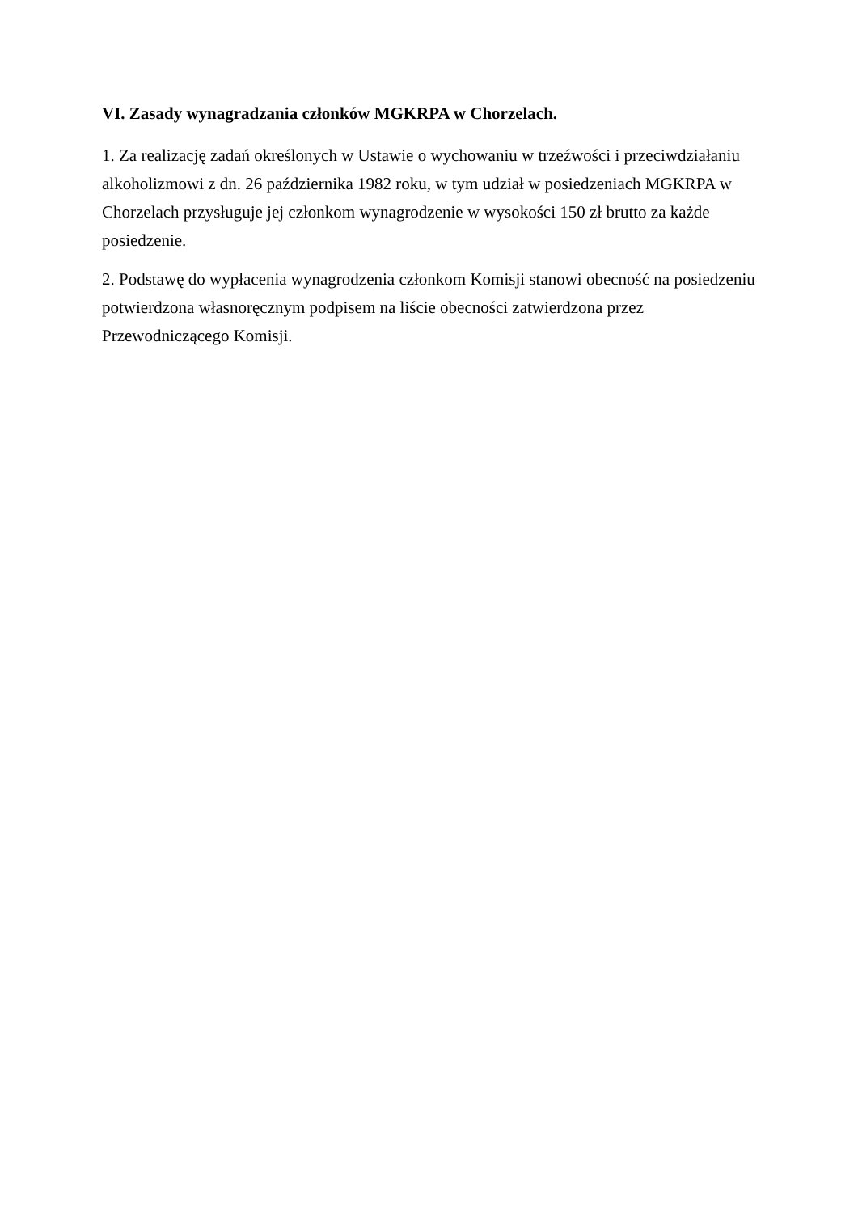VI. Zasady wynagradzania członków MGKRPA w Chorzelach.
1. Za realizację zadań określonych w Ustawie o wychowaniu w trzeźwości i przeciwdziałaniu alkoholizmowi z dn. 26 października 1982 roku, w tym udział w posiedzeniach MGKRPA w Chorzelach przysługuje jej członkom wynagrodzenie w wysokości 150 zł brutto za każde posiedzenie.
2. Podstawę do wypłacenia wynagrodzenia członkom Komisji stanowi obecność na posiedzeniu potwierdzona własnoręcznym podpisem na liście obecności zatwierdzona przez Przewodniczącego Komisji.